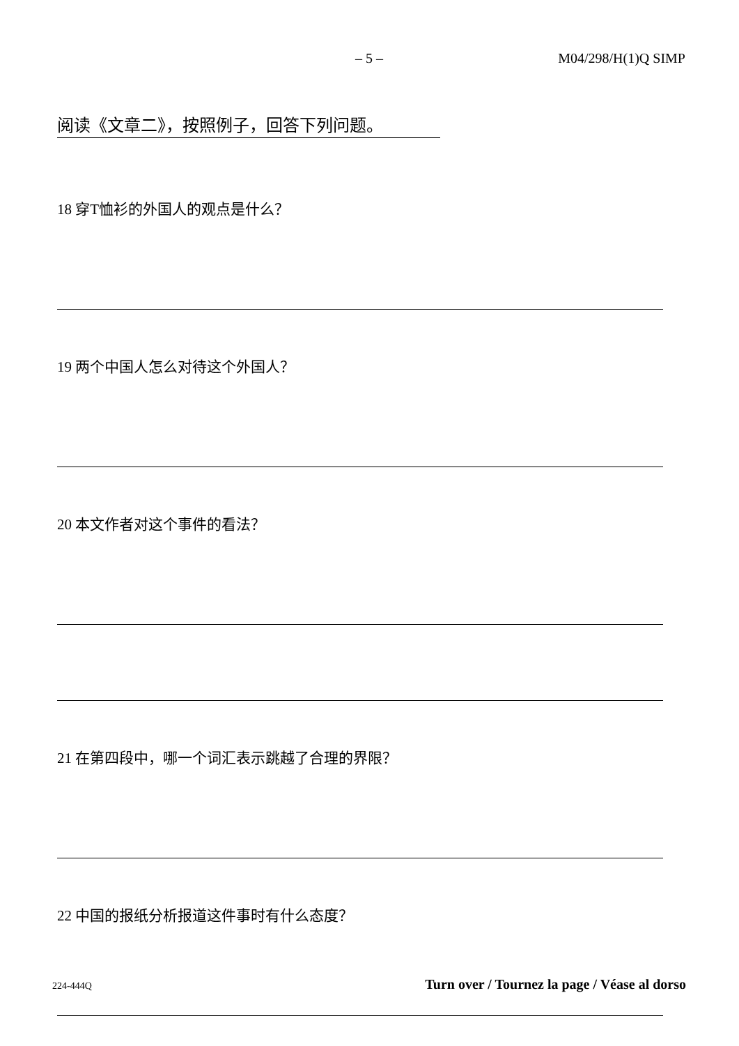– 5 – M04/298/H(1)Q SIMP
阅读《文章二》，按照例子，回答下列问题。
18 穿T恤衫的外国人的观点是什么？
19 两个中国人怎么对待这个外国人？
20 本文作者对这个事件的看法？
21 在第四段中，哪一个词汇表示跳越了合理的界限？
22 中国的报纸分析报道这件事时有什么态度？
224-444Q Turn over / Tournez la page / Véase al dorso